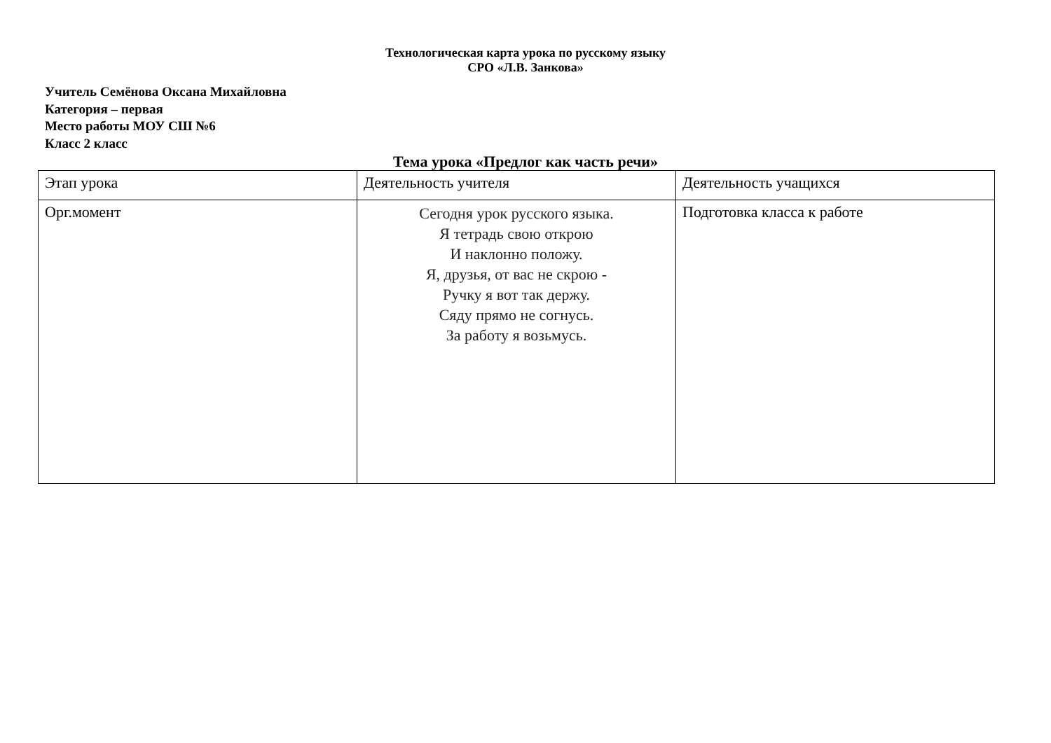Технологическая карта урока по русскому языку
СРО «Л.В. Занкова»
Учитель Семёнова Оксана Михайловна
Категория – первая
Место работы МОУ СШ №6
Класс 2 класс
Тема урока «Предлог как часть речи»
| Этап урока | Деятельность учителя | Деятельность учащихся |
| Орг.момент | Сегодня урок русского языка. Я тетрадь свою открою И наклонно положу. Я, друзья, от вас не скрою - Ручку я вот так держу. Сяду прямо не согнусь. За работу я возьмусь. | Подготовка класса к работе |